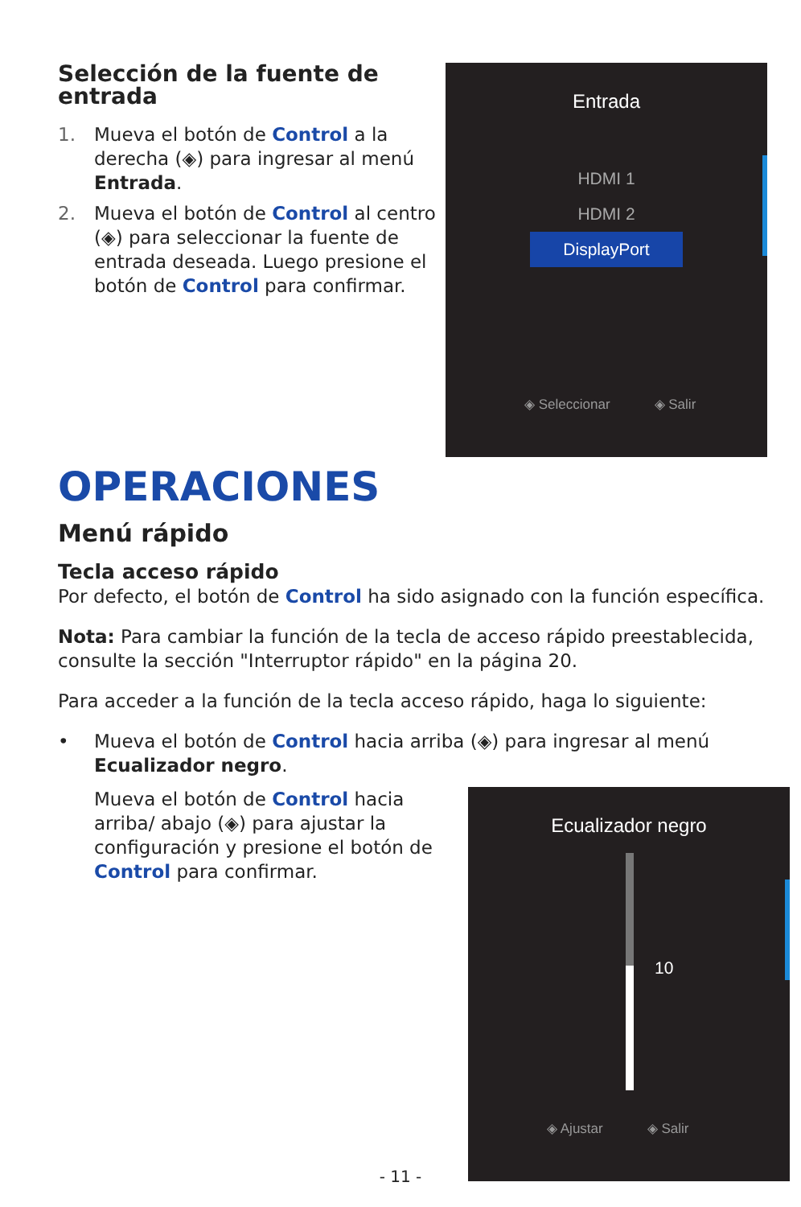Selección de la fuente de entrada
1. Mueva el botón de Control a la derecha (◈) para ingresar al menú Entrada.
2. Mueva el botón de Control al centro (◈) para seleccionar la fuente de entrada deseada. Luego presione el botón de Control para confirmar.
Entrada
HDMI 1
HDMI 2
DisplayPort
◈ Seleccionar ◈ Salir
OPERACIONES
Menú rápido
Tecla acceso rápido
Por defecto, el botón de Control ha sido asignado con la función específica.
Nota: Para cambiar la función de la tecla de acceso rápido preestablecida, consulte la sección "Interruptor rápido" en la página 20.
Para acceder a la función de la tecla acceso rápido, haga lo siguiente:
• Mueva el botón de Control hacia arriba (◈) para ingresar al menú Ecualizador negro.
Mueva el botón de Control hacia arriba/ abajo (◈) para ajustar la configuración y presione el botón de Control para confirmar.
Ecualizador negro
10
◈ Ajustar ◈ Salir
- 11 -